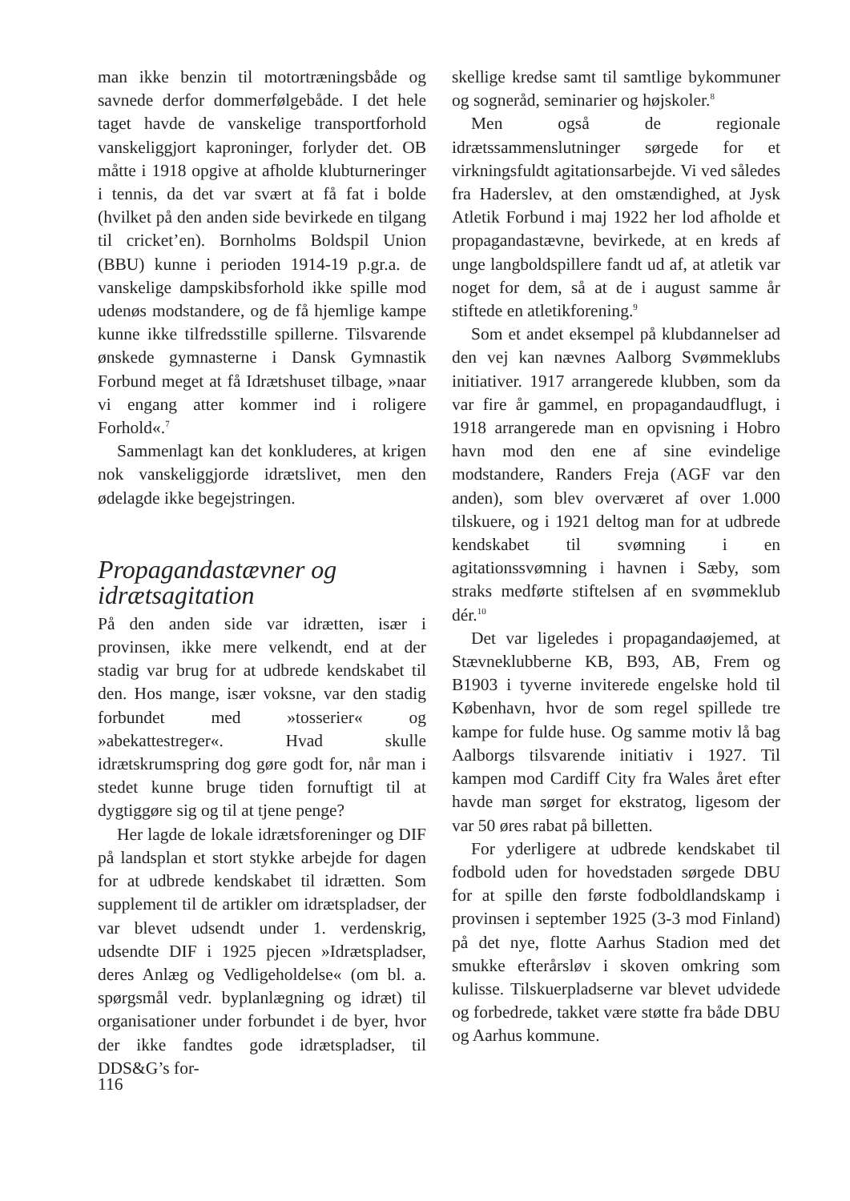man ikke benzin til motortræningsbåde og savnede derfor dommerfølgebåde. I det hele taget havde de vanskelige transportforhold vanskeliggjort kaproninger, forlyder det. OB måtte i 1918 opgive at afholde klubturneringer i tennis, da det var svært at få fat i bolde (hvilket på den anden side bevirkede en tilgang til cricket’en). Bornholms Boldspil Union (BBU) kunne i perioden 1914-19 p.gr.a. de vanskelige dampskibsforhold ikke spille mod udenøs modstandere, og de få hjemlige kampe kunne ikke tilfredsstille spillerne. Tilsvarende ønskede gymnasterne i Dansk Gymnastik Forbund meget at få Idrætshuset tilbage, »naar vi engang atter kommer ind i roligere Forhold«.<sup>7</sup>
Sammenlagt kan det konkluderes, at krigen nok vanskeliggjorde idrætslivet, men den ødelagde ikke begejstringen.
Propagandastævner og idrætsagitation
På den anden side var idrætten, især i provinsen, ikke mere velkendt, end at der stadig var brug for at udbrede kendskabet til den. Hos mange, især voksne, var den stadig forbundet med »tosserier« og »abekattestreger«. Hvad skulle idrætskrumspring dog gøre godt for, når man i stedet kunne bruge tiden fornuftigt til at dygtiggøre sig og til at tjene penge?
Her lagde de lokale idrætsforeninger og DIF på landsplan et stort stykke arbejde for dagen for at udbrede kendskabet til idrætten. Som supplement til de artikler om idrætspladser, der var blevet udsendt under 1. verdenskrig, udsendte DIF i 1925 pjecen »Idrætspladser, deres Anlæg og Vedligeholdelse« (om bl. a. spørgsmål vedr. byplanlægning og idræt) til organisationer under forbundet i de byer, hvor der ikke fandtes gode idrætspladser, til DDS&G’s for-
skellige kredse samt til samtlige bykommuner og sogneråd, seminarier og højskoler.<sup>8</sup>
Men også de regionale idrætssammenslutninger sørgede for et virkningsfuldt agitationsarbejde. Vi ved således fra Haderslev, at den omstændighed, at Jysk Atletik Forbund i maj 1922 her lod afholde et propagandastævne, bevirkede, at en kreds af unge langboldspillere fandt ud af, at atletik var noget for dem, så at de i august samme år stiftede en atletikforening.<sup>9</sup>
Som et andet eksempel på klubdannelser ad den vej kan nævnes Aalborg Svømmeklubs initiativer. 1917 arrangerede klubben, som da var fire år gammel, en propagandaudflugt, i 1918 arrangerede man en opvisning i Hobro havn mod den ene af sine evindelige modstandere, Randers Freja (AGF var den anden), som blev overværet af over 1.000 tilskuere, og i 1921 deltog man for at udbrede kendskabet til svømning i en agitationssvømning i havnen i Sæby, som straks medførte stiftelsen af en svømmeklub dér.<sup>10</sup>
Det var ligeledes i propagandaøjemed, at Stævneklubberne KB, B93, AB, Frem og B1903 i tyverne inviterede engelske hold til København, hvor de som regel spillede tre kampe for fulde huse. Og samme motiv lå bag Aalborgs tilsvarende initiativ i 1927. Til kampen mod Cardiff City fra Wales året efter havde man sørget for ekstratog, ligesom der var 50 øres rabat på billetten.
For yderligere at udbrede kendskabet til fodbold uden for hovedstaden sørgede DBU for at spille den første fodboldlandskamp i provinsen i september 1925 (3-3 mod Finland) på det nye, flotte Aarhus Stadion med det smukke efterårsløv i skoven omkring som kulisse. Tilskuerpladserne var blevet udvidede og forbedrede, takket være støtte fra både DBU og Aarhus kommune.
116